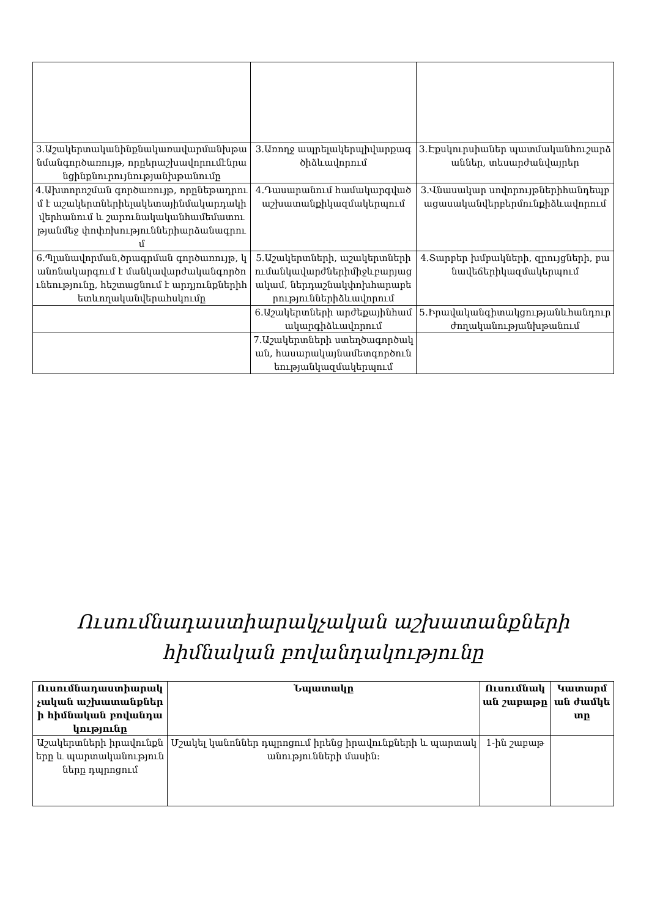| 3.Աշակերտականինքնակառավարմանխթանմանգործառույթ, որըերաշխավորումէնրանցինքնուրույնությանխթանումը | 3.Առողջ ապրելակերպիվարքագծիձևավորում | 3.Էքսկուրսիաներ պատմականհուշարձաններ, տեսարժանվայրեր |
| 4.Ախտորոշման գործառույթ, որընեթադրում է աշակերտներիելակետայինմակարդակիվերհանում և շարունակականհամեմատությանմեջ փոփոխություններիարձանագրում | 4.Դասարանում համակարգվածաշխատանքիկազմակերպում | 3.Վնասակար սովորույթներիհանդեպբացասականվերբերմունքիձևավորում |
| 6.Պլանավորման,ծրագրման գործառույթ, կանոնակարգում է մանկավարժականգործունեությունը, հեշտացնում է արդյունքներիհետևողականվերահսկումը | 5.Աշակերտների, աշակերտներիումանկավարժներիմիջևբարյացակամ, ներդաշնակփոխհարաբերություններիձևավորում | 4.Տարբեր խմբակների, զրույցների, բանավեճերիկազմակերպում |
| | 6.Աշակերտների արժեքայինհամակարգիձևավորում | 5.Իրավականգիտակցությանևհանդուրժողականությանխթանում |
| | 7.Աշակերտների ստեղծագործական, հասարակայնամետգործունեությանկազմակերպում | |
Ուսումնադաստիարակչական աշխատանքների հիմնական բովանդակությունը
| Ուսումնադաստիարակչական աշխատանքների հիմնական բովանդակությունը | Նպատակը | Ուսումնական շաբաթը | Կատարման ժամկետը |
| --- | --- | --- | --- |
| Աշակերտների իրավունքները և պարտականությունները դպրոցում | Մշակել կանոններ դպրոցում իրենց իրավունքների և պարտականությունների մասին: | 1-ին շաբաթ | |